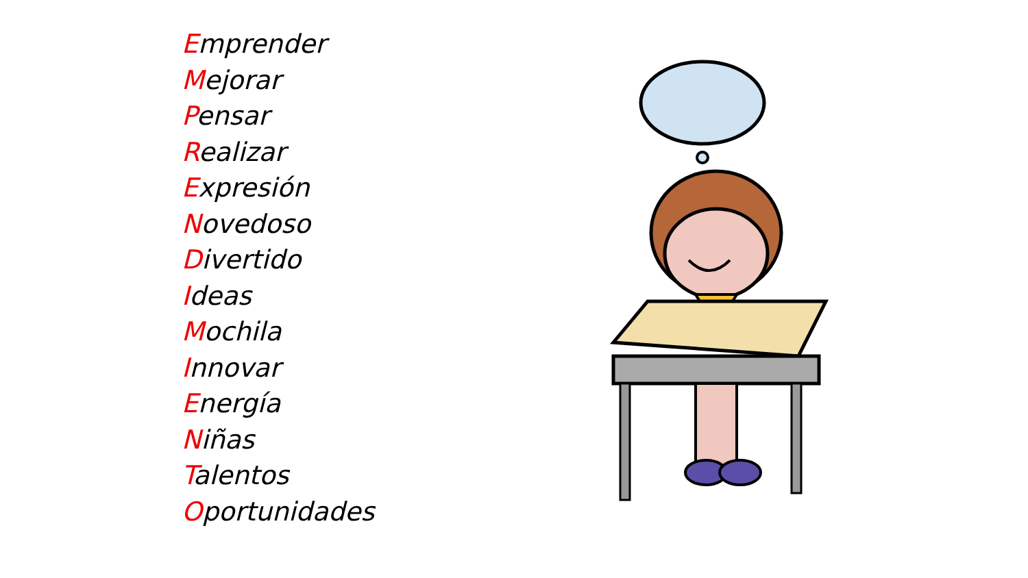Emprender
Mejorar
Pensar
Realizar
Expresión
Novedoso
Divertido
Ideas
Mochila
Innovar
Energía
Niñas
Talentos
Oportunidades